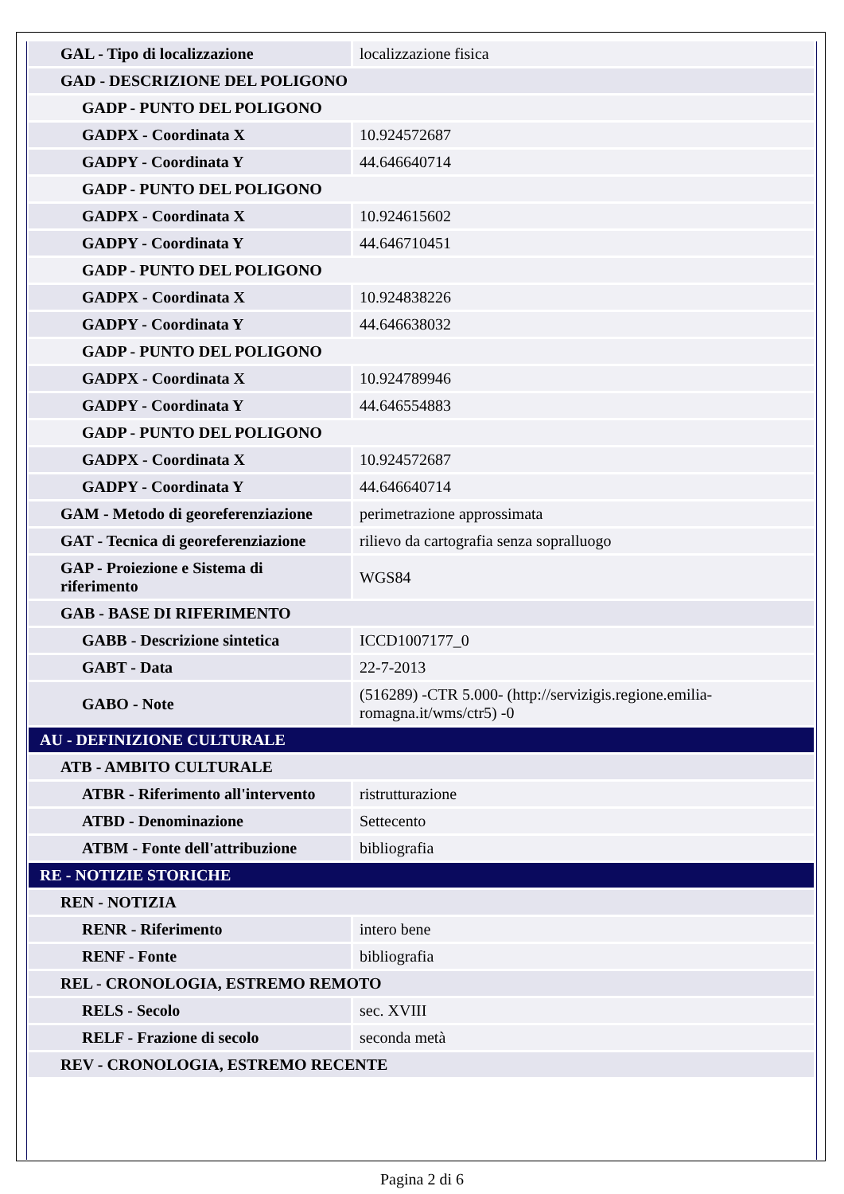| GAL - Tipo di localizzazione | localizzazione fisica |
| GAD - DESCRIZIONE DEL POLIGONO | |
| GADP - PUNTO DEL POLIGONO | |
| GADPX - Coordinata X | 10.924572687 |
| GADPY - Coordinata Y | 44.646640714 |
| GADP - PUNTO DEL POLIGONO | |
| GADPX - Coordinata X | 10.924615602 |
| GADPY - Coordinata Y | 44.646710451 |
| GADP - PUNTO DEL POLIGONO | |
| GADPX - Coordinata X | 10.924838226 |
| GADPY - Coordinata Y | 44.646638032 |
| GADP - PUNTO DEL POLIGONO | |
| GADPX - Coordinata X | 10.924789946 |
| GADPY - Coordinata Y | 44.646554883 |
| GADP - PUNTO DEL POLIGONO | |
| GADPX - Coordinata X | 10.924572687 |
| GADPY - Coordinata Y | 44.646640714 |
| GAM - Metodo di georeferenziazione | perimetrazione approssimata |
| GAT - Tecnica di georeferenziazione | rilievo da cartografia senza sopralluogo |
| GAP - Proiezione e Sistema di riferimento | WGS84 |
| GAB - BASE DI RIFERIMENTO | |
| GABB - Descrizione sintetica | ICCD1007177_0 |
| GABT - Data | 22-7-2013 |
| GABO - Note | (516289) -CTR 5.000- (http://servizigis.regione.emilia-romagna.it/wms/ctr5) -0 |
| AU - DEFINIZIONE CULTURALE | |
| ATB - AMBITO CULTURALE | |
| ATBR - Riferimento all'intervento | ristrutturazione |
| ATBD - Denominazione | Settecento |
| ATBM - Fonte dell'attribuzione | bibliografia |
| RE - NOTIZIE STORICHE | |
| REN - NOTIZIA | |
| RENR - Riferimento | intero bene |
| RENF - Fonte | bibliografia |
| REL - CRONOLOGIA, ESTREMO REMOTO | |
| RELS - Secolo | sec. XVIII |
| RELF - Frazione di secolo | seconda metà |
| REV - CRONOLOGIA, ESTREMO RECENTE | |
Pagina 2 di 6